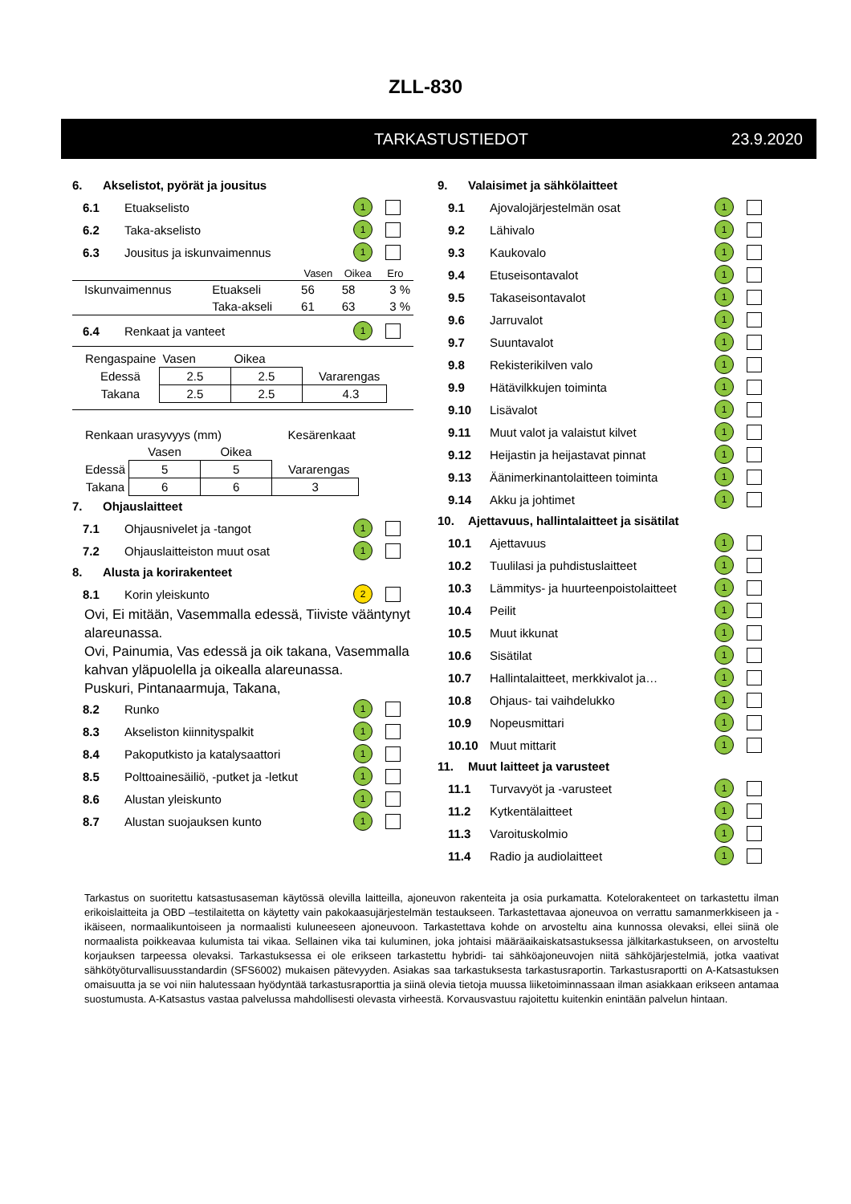ZLL-830
TARKASTUSTIEDOT 23.9.2020
6. Akselistot, pyörät ja jousitus
6.1 Etuakselisto
1
6.2 Taka-akselisto
1
6.3 Jousitus ja iskunvaimennus
1
| | | Vasen | Oikea | Ero |
| Iskunvaimennus | Etuakseli | 56 | 58 | 3 % |
| | Taka-akseli | 61 | 63 | 3 % |
6.4 Renkaat ja vanteet
1
| Rengaspaine | Vasen | Oikea | |
| Edessä | 2.5 | 2.5 | Vararengas |
| Takana | 2.5 | 2.5 | 4.3 |
| Renkaan urasyvyys (mm) | | | Kesärenkaat |
| | Vasen | Oikea | |
| Edessä | 5 | 5 | Vararengas |
| Takana | 6 | 6 | 3 |
7. Ohjauslaitteet
7.1 Ohjausnivelet ja -tangot
1
7.2 Ohjauslaitteiston muut osat
1
8. Alusta ja korirakenteet
8.1 Korin yleiskunto
2
Ovi, Ei mitään, Vasemmalla edessä, Tiiviste vääntynyt alareunassa.
Ovi, Painumia, Vas edessä ja oik takana, Vasemmalla kahvan yläpuolella ja oikealla alareunassa.
Puskuri, Pintanaarmuja, Takana,
8.2 Runko
1
8.3 Akseliston kiinnityspalkit
1
8.4 Pakoputkisto ja katalysaattori
1
8.5
Polttoainesäiliö, -putket ja -letkut
1
8.6 Alustan yleiskunto
1
8.7 Alustan suojauksen kunto
1
9. Valaisimet ja sähkölaitteet
9.1 Ajovalojärjestelmän osat
1
9.2 Lähivalo
1
9.3 Kaukovalo
1
9.4 Etuseisontavalot
1
9.5 Takaseisontavalot
1
9.6 Jarruvalot
1
9.7 Suuntavalot
1
9.8 Rekisterikilven valo
1
9.9 Hätävilkkujen toiminta
1
9.10 Lisävalot
1
9.11 Muut valot ja valaistut kilvet
1
9.12
Heijastin ja heijastavat pinnat
1
9.13
Äänimerkinantolaitteen toiminta
1
9.14 Akku ja johtimet
1
10. Ajettavuus, hallintalaitteet ja sisätilat
10.1 Ajettavuus
1
10.2 Tuulilasi ja puhdistuslaitteet
1
10.3
Lämmitys- ja huurteenpoistolaitteet
1
10.4 Peilit
1
10.5 Muut ikkunat
1
10.6 Sisätilat
1
10.7
Hallintalaitteet, merkkivalot ja…
1
10.8 Ohjaus- tai vaihdelukko
1
10.9 Nopeusmittari
1
10.10 Muut mittarit
1
11. Muut laitteet ja varusteet
11.1 Turvavyöt ja -varusteet
1
11.2 Kytkentälaitteet
1
11.3 Varoituskolmio
1
11.4 Radio ja audiolaitteet
1
Tarkastus on suoritettu katsastusaseman käytössä olevilla laitteilla, ajoneuvon rakenteita ja osia purkamatta. Kotelorakenteet on tarkastettu ilman erikoislaitteita ja OBD –testilaitetta on käytetty vain pakokaasujärjestelmän testaukseen. Tarkastettavaa ajoneuvoa on verrattu samanmerkkiseen ja -ikäiseen, normaalikuntoiseen ja normaalisti kuluneeseen ajoneuvoon. Tarkastettava kohde on arvosteltu aina kunnossa olevaksi, ellei siinä ole normaalista poikkeavaa kulumista tai vikaa. Sellainen vika tai kuluminen, joka johtaisi määräaikaiskatsastuksessa jälkitarkastukseen, on arvosteltu korjauksen tarpeessa olevaksi. Tarkastuksessa ei ole erikseen tarkastettu hybridi- tai sähköajoneuvojen niitä sähköjärjestelmiä, jotka vaativat sähkötyöturvallisuusstandardin (SFS6002) mukaisen pätevyyden. Asiakas saa tarkastuksesta tarkastusraportin. Tarkastusraportti on A-Katsastuksen omaisuutta ja se voi niin halutessaan hyödyntää tarkastusraporttia ja siinä olevia tietoja muussa liiketoiminnassaan ilman asiakkaan erikseen antamaa suostumusta. A-Katsastus vastaa palvelussa mahdollisesti olevasta virheestä. Korvausvastuu rajoitettu kuitenkin enintään palvelun hintaan.